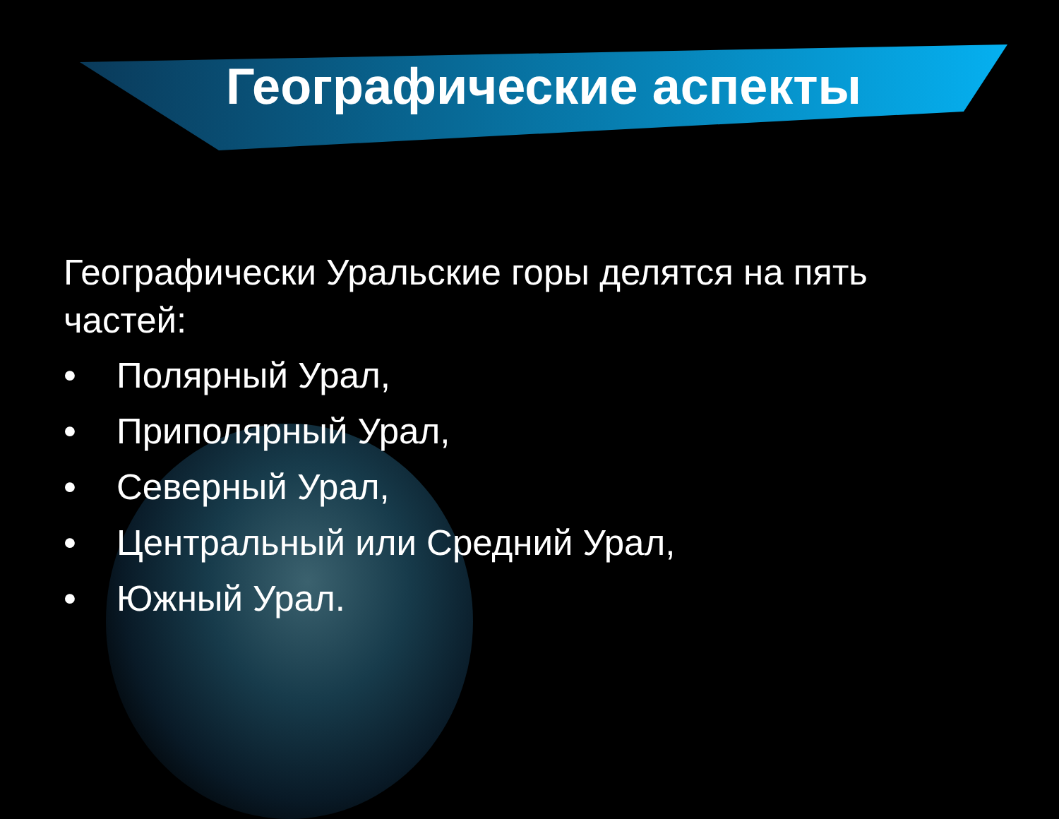Географические аспекты
Географически Уральские горы делятся на пять частей:
• Полярный Урал,
• Приполярный Урал,
• Северный Урал,
• Центральный или Средний Урал,
• Южный Урал.